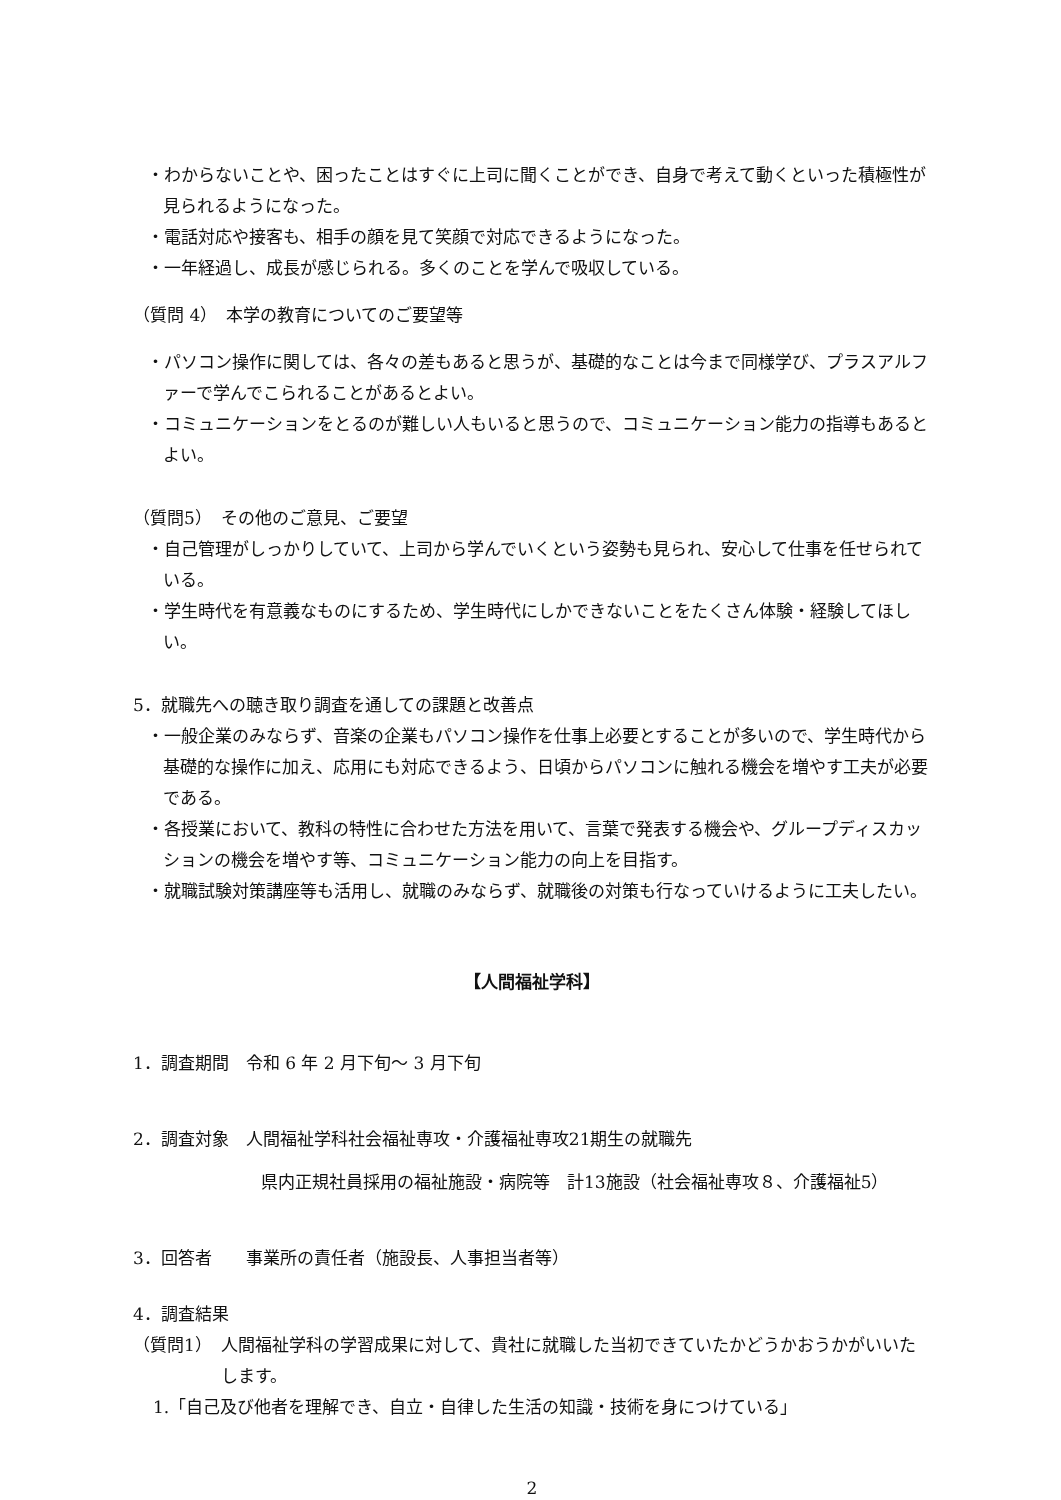・わからないことや、困ったことはすぐに上司に聞くことができ、自身で考えて動くといった積極性が見られるようになった。
・電話対応や接客も、相手の顔を見て笑顔で対応できるようになった。
・一年経過し、成長が感じられる。多くのことを学んで吸収している。
（質問 4）　本学の教育についてのご要望等
・パソコン操作に関しては、各々の差もあると思うが、基礎的なことは今まで同様学び、プラスアルファーで学んでこられることがあるとよい。
・コミュニケーションをとるのが難しい人もいると思うので、コミュニケーション能力の指導もあるとよい。
（質問5）　その他のご意見、ご要望
・自己管理がしっかりしていて、上司から学んでいくという姿勢も見られ、安心して仕事を任せられている。
・学生時代を有意義なものにするため、学生時代にしかできないことをたくさん体験・経験してほしい。
5．就職先への聴き取り調査を通しての課題と改善点
・一般企業のみならず、音楽の企業もパソコン操作を仕事上必要とすることが多いので、学生時代から基礎的な操作に加え、応用にも対応できるよう、日頃からパソコンに触れる機会を増やす工夫が必要である。
・各授業において、教科の特性に合わせた方法を用いて、言葉で発表する機会や、グループディスカッションの機会を増やす等、コミュニケーション能力の向上を目指す。
・就職試験対策講座等も活用し、就職のみならず、就職後の対策も行なっていけるように工夫したい。
【人間福祉学科】
1．調査期間　令和 6 年 2 月下旬～ 3 月下旬
2．調査対象　人間福祉学科社会福祉専攻・介護福祉専攻21期生の就職先
県内正規社員採用の福祉施設・病院等　計13施設（社会福祉専攻８、介護福祉5）
3．回答者　　事業所の責任者（施設長、人事担当者等）
4．調査結果
（質問1）　人間福祉学科の学習成果に対して、貴社に就職した当初できていたかどうかおうかがいいたします。
1.「自己及び他者を理解でき、自立・自律した生活の知識・技術を身につけている」
2